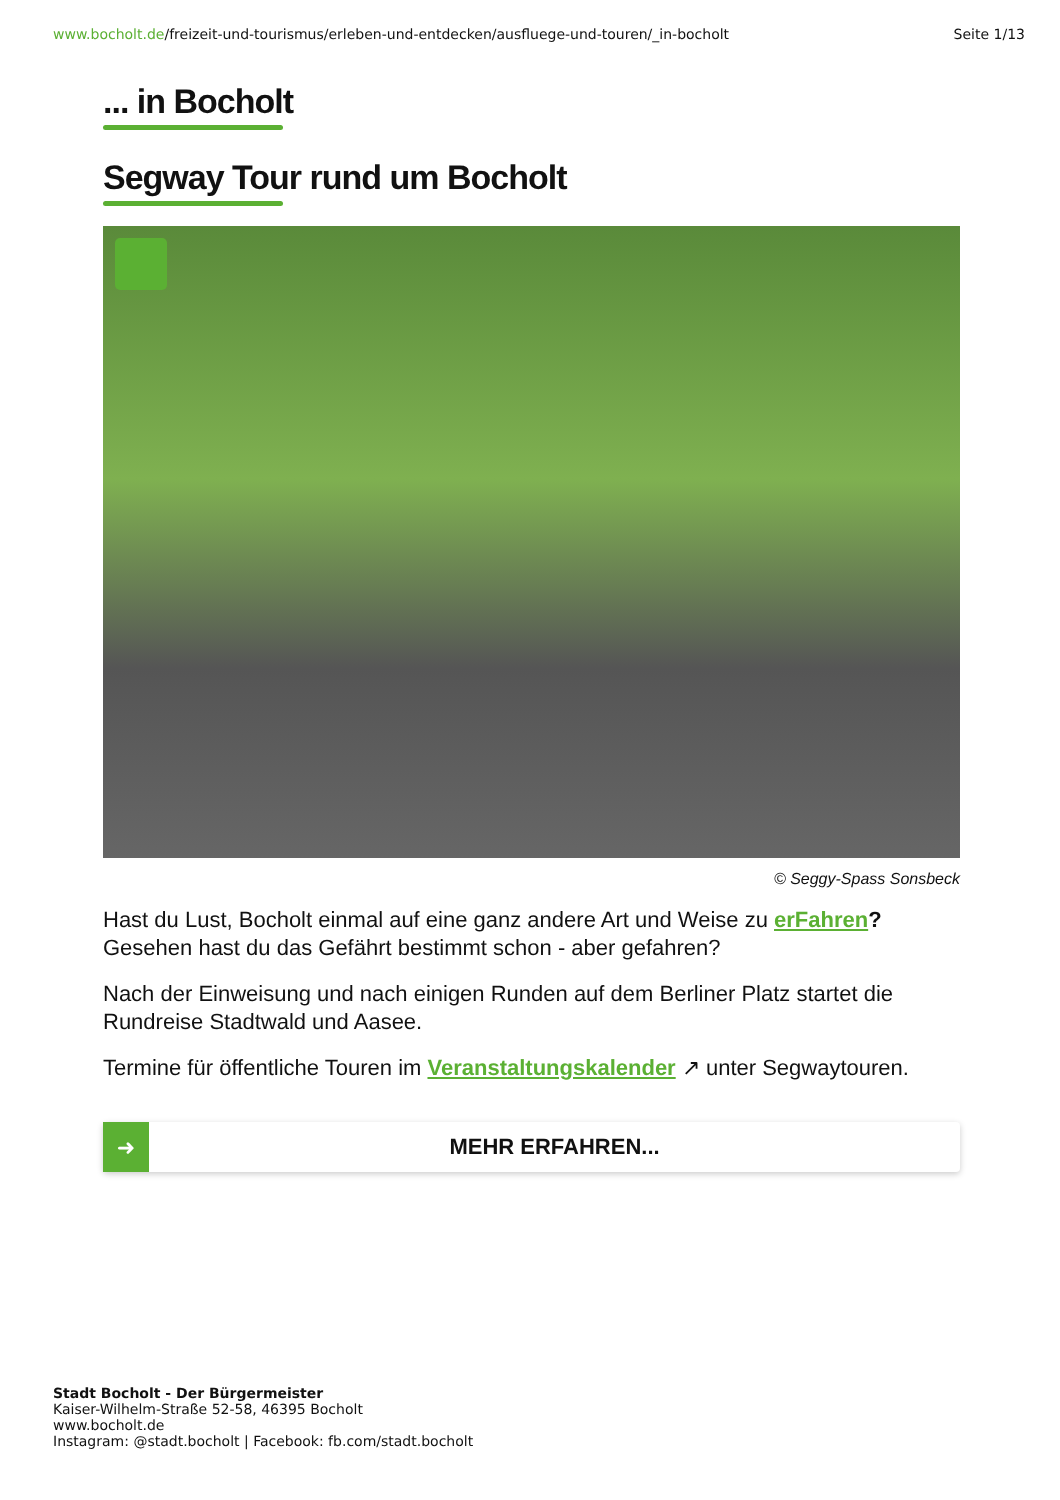www.bocholt.de/freizeit-und-tourismus/erleben-und-entdecken/ausfluege-und-touren/_in-bocholt
Seite 1/13
... in Bocholt
Segway Tour rund um Bocholt
© Seggy-Spass Sonsbeck
Hast du Lust, Bocholt einmal auf eine ganz andere Art und Weise zu erFahren? Gesehen hast du das Gefährt bestimmt schon - aber gefahren?
Nach der Einweisung und nach einigen Runden auf dem Berliner Platz startet die Rundreise Stadtwald und Aasee.
Termine für öffentliche Touren im Veranstaltungskalender ↗ unter Segwaytouren.
➜
MEHR ERFAHREN...
Stadt Bocholt - Der Bürgermeister
Kaiser-Wilhelm-Straße 52-58, 46395 Bocholt
www.bocholt.de
Instagram: @stadt.bocholt | Facebook: fb.com/stadt.bocholt